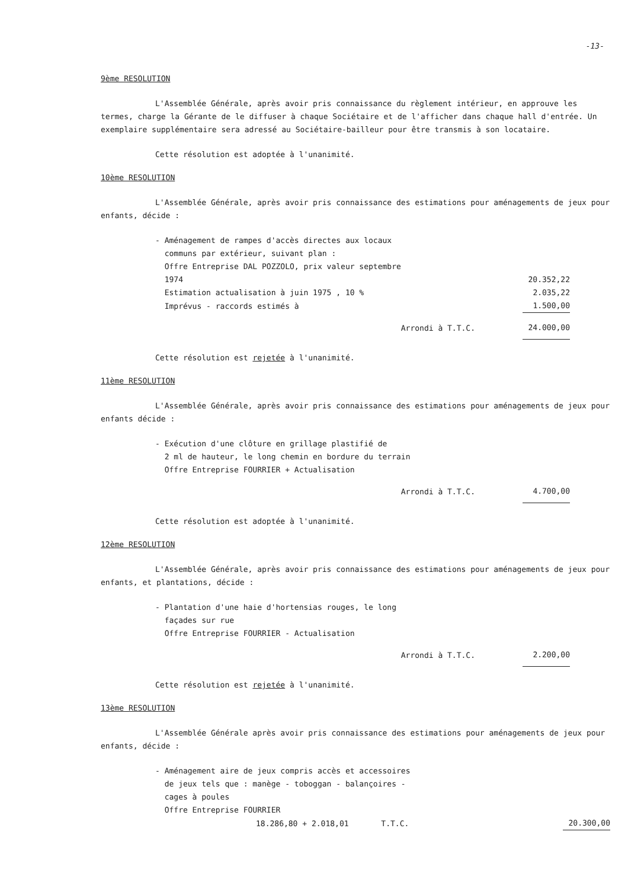-13-
9ème RESOLUTION
L'Assemblée Générale, après avoir pris connaissance du règlement intérieur, en approuve les termes, charge la Gérante de le diffuser à chaque Sociétaire et de l'afficher dans chaque hall d'entrée. Un exemplaire supplémentaire sera adressé au Sociétaire-bailleur pour être transmis à son locataire.
Cette résolution est adoptée à l'unanimité.
10ème RESOLUTION
L'Assemblée Générale, après avoir pris connaissance des estimations pour aménagements de jeux pour enfants, décide :
| - Aménagement de rampes d'accès directes aux locaux communs par extérieur, suivant plan : Offre Entreprise DAL POZZOLO, prix valeur septembre 1974 | 20.352,22 |
| Estimation actualisation à juin 1975 , 10 % | 2.035,22 |
| Imprévus - raccords estimés à | 1.500,00 |
| Arrondi à T.T.C. | 24.000,00 |
Cette résolution est rejetée à l'unanimité.
11ème RESOLUTION
L'Assemblée Générale, après avoir pris connaissance des estimations pour aménagements de jeux pour enfants décide :
| - Exécution d'une clôture en grillage plastifié de 2 ml de hauteur, le long chemin en bordure du terrain Offre Entreprise FOURRIER + Actualisation | |
| Arrondi à T.T.C. | 4.700,00 |
Cette résolution est adoptée à l'unanimité.
12ème RESOLUTION
L'Assemblée Générale, après avoir pris connaissance des estimations pour aménagements de jeux pour enfants, et plantations, décide :
| - Plantation d'une haie d'hortensias rouges, le long façades sur rue Offre Entreprise FOURRIER - Actualisation | |
| Arrondi à T.T.C. | 2.200,00 |
Cette résolution est rejetée à l'unanimité.
13ème RESOLUTION
L'Assemblée Générale après avoir pris connaissance des estimations pour aménagements de jeux pour enfants, décide :
| - Aménagement aire de jeux compris accès et accessoires de jeux tels que : manège - toboggan - balançoires - cages à poules | |
| Offre Entreprise FOURRIER | |
| 18.286,80 + 2.018,01 T.T.C. | 20.300,00 |